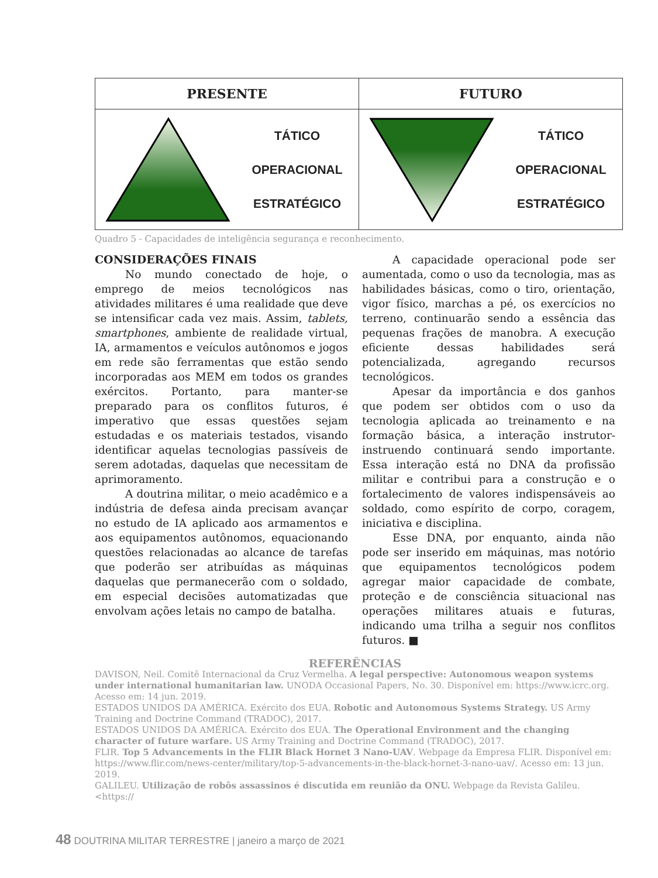| PRESENTE | FUTURO |
| --- | --- |
| TÁTICO OPERACIONAL ESTRATÉGICO | TÁTICO OPERACIONAL ESTRATÉGICO |
Quadro 5 - Capacidades de inteligência segurança e reconhecimento.
CONSIDERAÇÕES FINAIS
No mundo conectado de hoje, o emprego de meios tecnológicos nas atividades militares é uma realidade que deve se intensificar cada vez mais. Assim, tablets, smartphones, ambiente de realidade virtual, IA, armamentos e veículos autônomos e jogos em rede são ferramentas que estão sendo incorporadas aos MEM em todos os grandes exércitos. Portanto, para manter-se preparado para os conflitos futuros, é imperativo que essas questões sejam estudadas e os materiais testados, visando identificar aquelas tecnologias passíveis de serem adotadas, daquelas que necessitam de aprimoramento.
A doutrina militar, o meio acadêmico e a indústria de defesa ainda precisam avançar no estudo de IA aplicado aos armamentos e aos equipamentos autônomos, equacionando questões relacionadas ao alcance de tarefas que poderão ser atribuídas as máquinas daquelas que permanecerão com o soldado, em especial decisões automatizadas que envolvam ações letais no campo de batalha.
A capacidade operacional pode ser aumentada, como o uso da tecnologia, mas as habilidades básicas, como o tiro, orientação, vigor físico, marchas a pé, os exercícios no terreno, continuarão sendo a essência das pequenas frações de manobra. A execução eficiente dessas habilidades será potencializada, agregando recursos tecnológicos.
Apesar da importância e dos ganhos que podem ser obtidos com o uso da tecnologia aplicada ao treinamento e na formação básica, a interação instrutor-instruendo continuará sendo importante. Essa interação está no DNA da profissão militar e contribui para a construção e o fortalecimento de valores indispensáveis ao soldado, como espírito de corpo, coragem, iniciativa e disciplina.
Esse DNA, por enquanto, ainda não pode ser inserido em máquinas, mas notório que equipamentos tecnológicos podem agregar maior capacidade de combate, proteção e de consciência situacional nas operações militares atuais e futuras, indicando uma trilha a seguir nos conflitos futuros. ■
REFERÊNCIAS
DAVISON, Neil. Comitê Internacional da Cruz Vermelha. A legal perspective: Autonomous weapon systems under international humanitarian law. UNODA Occasional Papers, No. 30. Disponível em: https://www.icrc.org. Acesso em: 14 jun. 2019.
ESTADOS UNIDOS DA AMÉRICA. Exército dos EUA. Robotic and Autonomous Systems Strategy. US Army Training and Doctrine Command (TRADOC), 2017.
ESTADOS UNIDOS DA AMÉRICA. Exército dos EUA. The Operational Environment and the changing character of future warfare. US Army Training and Doctrine Command (TRADOC), 2017.
FLIR. Top 5 Advancements in the FLIR Black Hornet 3 Nano-UAV. Webpage da Empresa FLIR. Disponível em: https://www.flir.com/news-center/military/top-5-advancements-in-the-black-hornet-3-nano-uav/. Acesso em: 13 jun. 2019.
GALILEU. Utilização de robôs assassinos é discutida em reunião da ONU. Webpage da Revista Galileu. <https://
48 DOUTRINA MILITAR TERRESTRE | janeiro a março de 2021